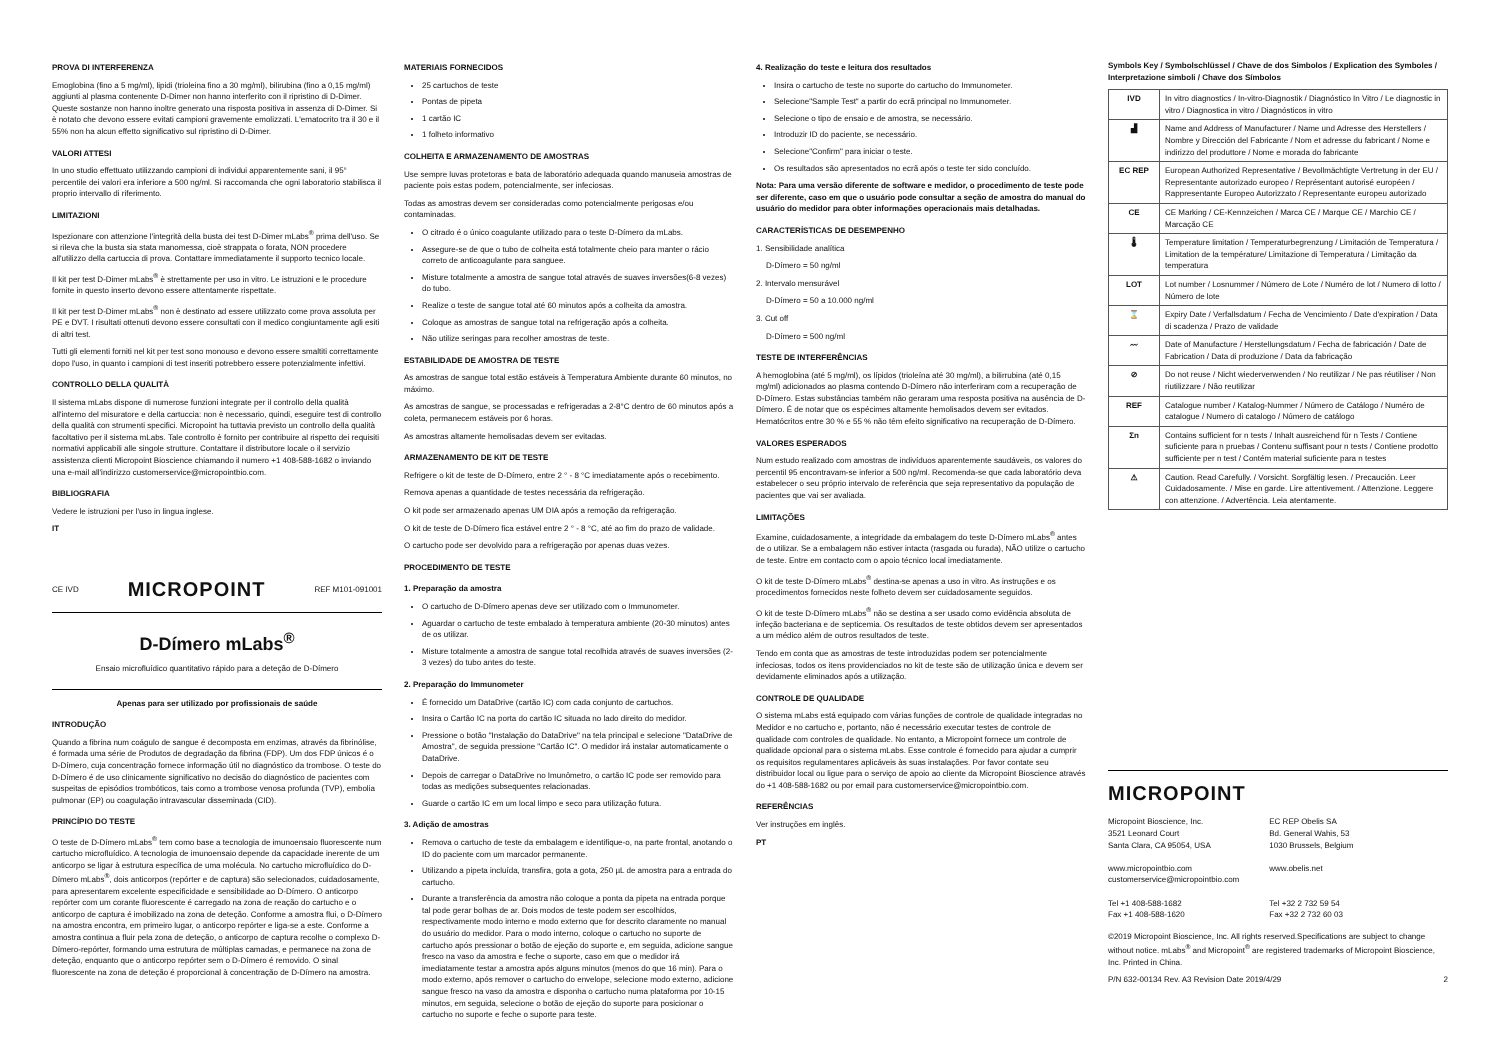PROVA DI INTERFERENZA
Emoglobina (fino a 5 mg/ml), lipidi (trioleina fino a 30 mg/ml), bilirubina (fino a 0,15 mg/ml) aggiunti al plasma contenente D-Dimer non hanno interferito con il ripristino di D-Dimer. Queste sostanze non hanno inoltre generato una risposta positiva in assenza di D-Dimer. Si è notato che devono essere evitati campioni gravemente emolizzati. L'ematocrito tra il 30 e il 55% non ha alcun effetto significativo sul ripristino di D-Dimer.
VALORI ATTESI
In uno studio effettuato utilizzando campioni di individui apparentemente sani, il 95° percentile dei valori era inferiore a 500 ng/ml. Si raccomanda che ogni laboratorio stabilisca il proprio intervallo di riferimento.
LIMITAZIONI
Ispezionare con attenzione l'integrità della busta dei test D-Dimer mLabs<sup>®</sup> prima dell'uso. Se si rileva che la busta sia stata manomessa, cioè strappata o forata, NON procedere all'utilizzo della cartuccia di prova. Contattare immediatamente il supporto tecnico locale.
Il kit per test D-Dimer mLabs<sup>®</sup> è strettamente per uso in vitro. Le istruzioni e le procedure fornite in questo inserto devono essere attentamente rispettate.
Il kit per test D-Dimer mLabs<sup>®</sup> non è destinato ad essere utilizzato come prova assoluta per PE e DVT. I risultati ottenuti devono essere consultati con il medico congiuntamente agli esiti di altri test.
Tutti gli elementi forniti nel kit per test sono monouso e devono essere smaltiti correttamente dopo l'uso, in quanto i campioni di test inseriti potrebbero essere potenzialmente infettivi.
CONTROLLO DELLA QUALITÀ
Il sistema mLabs dispone di numerose funzioni integrate per il controllo della qualità all'interno del misuratore e della cartuccia: non è necessario, quindi, eseguire test di controllo della qualità con strumenti specifici. Micropoint ha tuttavia previsto un controllo della qualità facoltativo per il sistema mLabs. Tale controllo è fornito per contribuire al rispetto dei requisiti normativi applicabili alle singole strutture. Contattare il distributore locale o il servizio assistenza clienti Micropoint Bioscience chiamando il numero +1 408-588-1682 o inviando una e-mail all'indirizzo customerservice@micropointbio.com.
BIBLIOGRAFIA
Vedere le istruzioni per l'uso in lingua inglese.
IT
CE IVD MICROPOINT REF M101-091001
D-Dímero mLabs<sup>®</sup>
Ensaio microfluídico quantitativo rápido para a deteção de D-Dímero
Apenas para ser utilizado por profissionais de saúde
INTRODUÇÃO
Quando a fibrina num coágulo de sangue é decomposta em enzimas, através da fibrinólise, é formada uma série de Produtos de degradação da fibrina (FDP). Um dos FDP únicos é o D-Dímero, cuja concentração fornece informação útil no diagnóstico da trombose. O teste do D-Dímero é de uso clinicamente significativo no decisão do diagnóstico de pacientes com suspeitas de episódios trombóticos, tais como a trombose venosa profunda (TVP), embolia pulmonar (EP) ou coagulação intravascular disseminada (CID).
PRINCÍPIO DO TESTE
O teste de D-Dímero mLabs<sup>®</sup> tem como base a tecnologia de imunoensaio fluorescente num cartucho microfluídico. A tecnologia de imunoensaio depende da capacidade inerente de um anticorpo se ligar à estrutura específica de uma molécula. No cartucho microfluídico do D-Dímero mLabs<sup>®</sup>, dois anticorpos (repórter e de captura) são selecionados, cuidadosamente, para apresentarem excelente especificidade e sensibilidade ao D-Dímero. O anticorpo repórter com um corante fluorescente é carregado na zona de reação do cartucho e o anticorpo de captura é imobilizado na zona de deteção. Conforme a amostra flui, o D-Dímero na amostra encontra, em primeiro lugar, o anticorpo repórter e liga-se a este. Conforme a amostra continua a fluir pela zona de deteção, o anticorpo de captura recolhe o complexo D-Dímero-repórter, formando uma estrutura de múltiplas camadas, e permanece na zona de deteção, enquanto que o anticorpo repórter sem o D-Dímero é removido. O sinal fluorescente na zona de deteção é proporcional à concentração de D-Dímero na amostra.
MATERIAIS FORNECIDOS
25 cartuchos de teste
Pontas de pipeta
1 cartão IC
1 folheto informativo
COLHEITA E ARMAZENAMENTO DE AMOSTRAS
Use sempre luvas protetoras e bata de laboratório adequada quando manuseia amostras de paciente pois estas podem, potencialmente, ser infeciosas.
Todas as amostras devem ser consideradas como potencialmente perigosas e/ou contaminadas.
O citrado é o único coagulante utilizado para o teste D-Dímero da mLabs.
Assegure-se de que o tubo de colheita está totalmente cheio para manter o rácio correto de anticoagulante para sanguee.
Misture totalmente a amostra de sangue total através de suaves inversões(6-8 vezes) do tubo.
Realize o teste de sangue total até 60 minutos após a colheita da amostra.
Coloque as amostras de sangue total na refrigeração após a colheita.
Não utilize seringas para recolher amostras de teste.
ESTABILIDADE DE AMOSTRA DE TESTE
As amostras de sangue total estão estáveis à Temperatura Ambiente durante 60 minutos, no máximo.
As amostras de sangue, se processadas e refrigeradas a 2-8°C dentro de 60 minutos após a coleta, permanecem estáveis por 6 horas.
As amostras altamente hemolisadas devem ser evitadas.
ARMAZENAMENTO DE KIT DE TESTE
Refrigere o kit de teste de D-Dímero, entre 2 ° - 8 °C imediatamente após o recebimento.
Remova apenas a quantidade de testes necessária da refrigeração.
O kit pode ser armazenado apenas UM DIA após a remoção da refrigeração.
O kit de teste de D-Dímero fica estável entre 2 ° - 8 °C, até ao fim do prazo de validade.
O cartucho pode ser devolvido para a refrigeração por apenas duas vezes.
PROCEDIMENTO DE TESTE
1. Preparação da amostra
O cartucho de D-Dímero apenas deve ser utilizado com o Immunometer.
Aguardar o cartucho de teste embalado à temperatura ambiente (20-30 minutos) antes de os utilizar.
Misture totalmente a amostra de sangue total recolhida através de suaves inversões (2-3 vezes) do tubo antes do teste.
2. Preparação do Immunometer
É fornecido um DataDrive (cartão IC) com cada conjunto de cartuchos.
Insira o Cartão IC na porta do cartão IC situada no lado direito do medidor.
Pressione o botão "Instalação do DataDrive" na tela principal e selecione "DataDrive de Amostra", de seguida pressione "Cartão IC". O medidor irá instalar automaticamente o DataDrive.
Depois de carregar o DataDrive no Imunômetro, o cartão IC pode ser removido para todas as medições subsequentes relacionadas.
Guarde o cartão IC em um local limpo e seco para utilização futura.
3. Adição de amostras
Remova o cartucho de teste da embalagem e identifique-o, na parte frontal, anotando o ID do paciente com um marcador permanente.
Utilizando a pipeta incluída, transfira, gota a gota, 250 µL de amostra para a entrada do cartucho.
Durante a transferência da amostra não coloque a ponta da pipeta na entrada porque tal pode gerar bolhas de ar. Dois modos de teste podem ser escolhidos, respectivamente modo interno e modo externo que for descrito claramente no manual do usuário do medidor. Para o modo interno, coloque o cartucho no suporte de cartucho após pressionar o botão de ejeção do suporte e, em seguida, adicione sangue fresco na vaso da amostra e feche o suporte, caso em que o medidor irá imediatamente testar a amostra após alguns minutos (menos do que 16 min). Para o modo externo, após remover o cartucho do envelope, selecione modo externo, adicione sangue fresco na vaso da amostra e disponha o cartucho numa plataforma por 10-15 minutos, em seguida, selecione o botão de ejeção do suporte para posicionar o cartucho no suporte e feche o suporte para teste.
4. Realização do teste e leitura dos resultados
Insira o cartucho de teste no suporte do cartucho do Immunometer.
Selecione"Sample Test" a partir do ecrã principal no Immunometer.
Selecione o tipo de ensaio e de amostra, se necessário.
Introduzir ID do paciente, se necessário.
Selecione"Confirm" para iniciar o teste.
Os resultados são apresentados no ecrã após o teste ter sido concluído.
Nota: Para uma versão diferente de software e medidor, o procedimento de teste pode ser diferente, caso em que o usuário pode consultar a seção de amostra do manual do usuário do medidor para obter informações operacionais mais detalhadas.
CARACTERÍSTICAS DE DESEMPENHO
1. Sensibilidade analítica
D-Dímero = 50 ng/ml
2. Intervalo mensurável
D-Dímero = 50 a 10.000 ng/ml
3. Cut off
D-Dímero = 500 ng/ml
TESTE DE INTERFERÊNCIAS
A hemoglobina (até 5 mg/ml), os lípidos (trioleína até 30 mg/ml), a bilirrubina (até 0,15 mg/ml) adicionados ao plasma contendo D-Dímero não interferiram com a recuperação de D-Dímero. Estas substâncias também não geraram uma resposta positiva na ausência de D-Dímero. É de notar que os espécimes altamente hemolisados devem ser evitados. Hematócritos entre 30 % e 55 % não têm efeito significativo na recuperação de D-Dímero.
VALORES ESPERADOS
Num estudo realizado com amostras de indivíduos aparentemente saudáveis, os valores do percentil 95 encontravam-se inferior a 500 ng/ml. Recomenda-se que cada laboratório deva estabelecer o seu próprio intervalo de referência que seja representativo da população de pacientes que vai ser avaliada.
LIMITAÇÕES
Examine, cuidadosamente, a integridade da embalagem do teste D-Dímero mLabs<sup>®</sup> antes de o utilizar. Se a embalagem não estiver intacta (rasgada ou furada), NÃO utilize o cartucho de teste. Entre em contacto com o apoio técnico local imediatamente.
O kit de teste D-Dímero mLabs<sup>®</sup> destina-se apenas a uso in vitro. As instruções e os procedimentos fornecidos neste folheto devem ser cuidadosamente seguidos.
O kit de teste D-Dímero mLabs<sup>®</sup> não se destina a ser usado como evidência absoluta de infeção bacteriana e de septicemia. Os resultados de teste obtidos devem ser apresentados a um médico além de outros resultados de teste.
Tendo em conta que as amostras de teste introduzidas podem ser potencialmente infeciosas, todos os itens providenciados no kit de teste são de utilização única e devem ser devidamente eliminados após a utilização.
CONTROLE DE QUALIDADE
O sistema mLabs está equipado com várias funções de controle de qualidade integradas no Medidor e no cartucho e, portanto, não é necessário executar testes de controle de qualidade com controles de qualidade. No entanto, a Micropoint fornece um controle de qualidade opcional para o sistema mLabs. Esse controle é fornecido para ajudar a cumprir os requisitos regulamentares aplicáveis às suas instalações. Por favor contate seu distribuidor local ou ligue para o serviço de apoio ao cliente da Micropoint Bioscience através do +1 408-588-1682 ou por email para customerservice@micropointbio.com.
REFERÊNCIAS
Ver instruções em inglês.
PT
Symbols Key / Symbolschlüssel / Chave de dos Simbolos / Explication des Symboles / Interpretazione simboli / Chave dos Símbolos
| IVD | In vitro diagnostics / In-vitro-Diagnostik / Diagnóstico In Vitro / Le diagnostic in vitro / Diagnostica in vitro / Diagnósticos in vitro |
| ▟ | Name and Address of Manufacturer / Name und Adresse des Herstellers / Nombre y Dirección del Fabricante / Nom et adresse du fabricant / Nome e indirizzo del produttore / Nome e morada do fabricante |
| EC REP | European Authorized Representative / Bevollmächtigte Vertretung in der EU / Representante autorizado europeo / Représentant autorisé européen / Rappresentante Europeo Autorizzato / Representante europeu autorizado |
| CE | CE Marking / CE-Kennzeichen / Marca CE / Marque CE / Marchio CE / Marcação CE |
| 🌡 | Temperature limitation / Temperaturbegrenzung / Limitación de Temperatura / Limitation de la température/ Limitazione di Temperatura / Limitação da temperatura |
| LOT | Lot number / Losnummer / Número de Lote / Numéro de lot / Numero di lotto / Número de lote |
| ⌛ | Expiry Date / Verfallsdatum / Fecha de Vencimiento / Date d'expiration / Data di scadenza / Prazo de validade |
| 〰 | Date of Manufacture / Herstellungsdatum / Fecha de fabricación / Date de Fabrication / Data di produzione / Data da fabricação |
| ⊘ | Do not reuse / Nicht wiederverwenden / No reutilizar / Ne pas réutiliser / Non riutilizzare / Não reutilizar |
| REF | Catalogue number / Katalog-Nummer / Número de Catálogo / Numéro de catalogue / Numero di catalogo / Número de catálogo |
| Σn | Contains sufficient for n tests / Inhalt ausreichend für n Tests / Contiene suficiente para n pruebas / Contenu suffisant pour n tests / Contiene prodotto sufficiente per n test / Contém material suficiente para n testes |
| ⚠ | Caution. Read Carefully. / Vorsicht. Sorgfältig lesen. / Precaución. Leer Cuidadosamente. / Mise en garde. Lire attentivement. / Attenzione. Leggere con attenzione. / Advertência. Leia atentamente. |
MICROPOINT
Micropoint Bioscience, Inc.
3521 Leonard Court
Santa Clara, CA 95054, USA
www.micropointbio.com
customerservice@micropointbio.com
Tel +1 408-588-1682
Fax +1 408-588-1620
EC REP Obelis SA
Bd. General Wahis, 53
1030 Brussels, Belgium
www.obelis.net
Tel +32 2 732 59 54
Fax +32 2 732 60 03
©2019 Micropoint Bioscience, Inc. All rights reserved.Specifications are subject to change without notice. mLabs<sup>®</sup> and Micropoint<sup>®</sup> are registered trademarks of Micropoint Bioscience, Inc. Printed in China.
P/N 632-00134 Rev. A3 Revision Date 2019/4/29 2